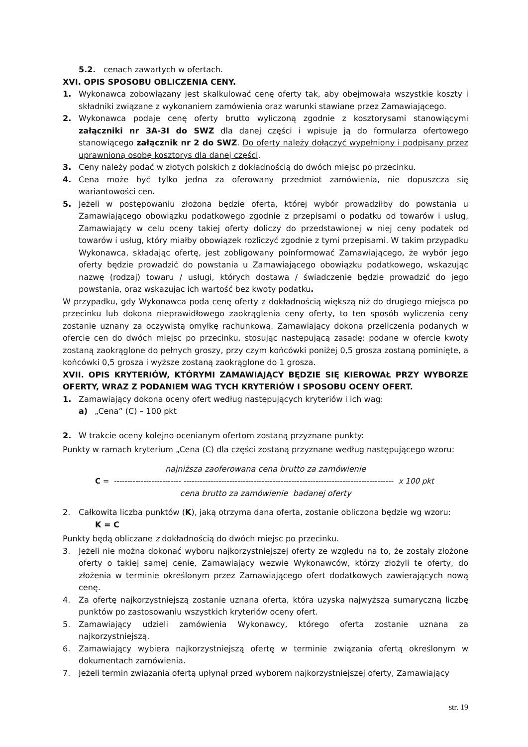5.2. cenach zawartych w ofertach.
XVI. OPIS SPOSOBU OBLICZENIA CENY.
1. Wykonawca zobowiązany jest skalkulować cenę oferty tak, aby obejmowała wszystkie koszty i składniki związane z wykonaniem zamówienia oraz warunki stawiane przez Zamawiającego.
2. Wykonawca podaje cenę oferty brutto wyliczoną zgodnie z kosztorysami stanowiącymi załączniki nr 3A-3I do SWZ dla danej części i wpisuje ją do formularza ofertowego stanowiącego załącznik nr 2 do SWZ. Do oferty należy dołączyć wypełniony i podpisany przez uprawnioną osobę kosztorys dla danej części.
3. Ceny należy podać w złotych polskich z dokładnością do dwóch miejsc po przecinku.
4. Cena może być tylko jedna za oferowany przedmiot zamówienia, nie dopuszcza się wariantowości cen.
5. Jeżeli w postępowaniu złożona będzie oferta, której wybór prowadziłby do powstania u Zamawiającego obowiązku podatkowego zgodnie z przepisami o podatku od towarów i usług, Zamawiający w celu oceny takiej oferty doliczy do przedstawionej w niej ceny podatek od towarów i usług, który miałby obowiązek rozliczyć zgodnie z tymi przepisami. W takim przypadku Wykonawca, składając ofertę, jest zobligowany poinformować Zamawiającego, że wybór jego oferty będzie prowadzić do powstania u Zamawiającego obowiązku podatkowego, wskazując nazwę (rodzaj) towaru / usługi, których dostawa / świadczenie będzie prowadzić do jego powstania, oraz wskazując ich wartość bez kwoty podatku.
W przypadku, gdy Wykonawca poda cenę oferty z dokładnością większą niż do drugiego miejsca po przecinku lub dokona nieprawidłowego zaokrąglenia ceny oferty, to ten sposób wyliczenia ceny zostanie uznany za oczywistą omyłkę rachunkową. Zamawiający dokona przeliczenia podanych w ofercie cen do dwóch miejsc po przecinku, stosując następującą zasadę: podane w ofercie kwoty zostaną zaokrąglone do pełnych groszy, przy czym końcówki poniżej 0,5 grosza zostaną pominięte, a końcówki 0,5 grosza i wyższe zostaną zaokrąglone do 1 grosza.
XVII. OPIS KRYTERIÓW, KTÓRYMI ZAMAWIAJĄCY BĘDZIE SIĘ KIEROWAŁ PRZY WYBORZE OFERTY, WRAZ Z PODANIEM WAG TYCH KRYTERIÓW I SPOSOBU OCENY OFERT.
1. Zamawiający dokona oceny ofert według następujących kryteriów i ich wag:
a) „Cena” (C) – 100 pkt
2. W trakcie oceny kolejno ocenianym ofertom zostaną przyznane punkty:
Punkty w ramach kryterium „Cena (C) dla części zostaną przyznane według następującego wzoru:
najniższa zaoferowana cena brutto za zamówienie
C = ------------------------- ------------------------------------------------------------------------------ x 100 pkt
cena brutto za zamówienie badanej oferty
2. Całkowita liczba punktów (K), jaką otrzyma dana oferta, zostanie obliczona będzie wg wzoru:
K = C
Punkty będą obliczane z dokładnością do dwóch miejsc po przecinku.
3. Jeżeli nie można dokonać wyboru najkorzystniejszej oferty ze względu na to, że zostały złożone oferty o takiej samej cenie, Zamawiający wezwie Wykonawców, którzy złożyli te oferty, do złożenia w terminie określonym przez Zamawiającego ofert dodatkowych zawierających nową cenę.
4. Za ofertę najkorzystniejszą zostanie uznana oferta, która uzyska najwyższą sumaryczną liczbę punktów po zastosowaniu wszystkich kryteriów oceny ofert.
5. Zamawiający udzieli zamówienia Wykonawcy, którego oferta zostanie uznana za najkorzystniejszą.
6. Zamawiający wybiera najkorzystniejszą ofertę w terminie związania ofertą określonym w dokumentach zamówienia.
7. Jeżeli termin związania ofertą upłynął przed wyborem najkorzystniejszej oferty, Zamawiający
str. 19